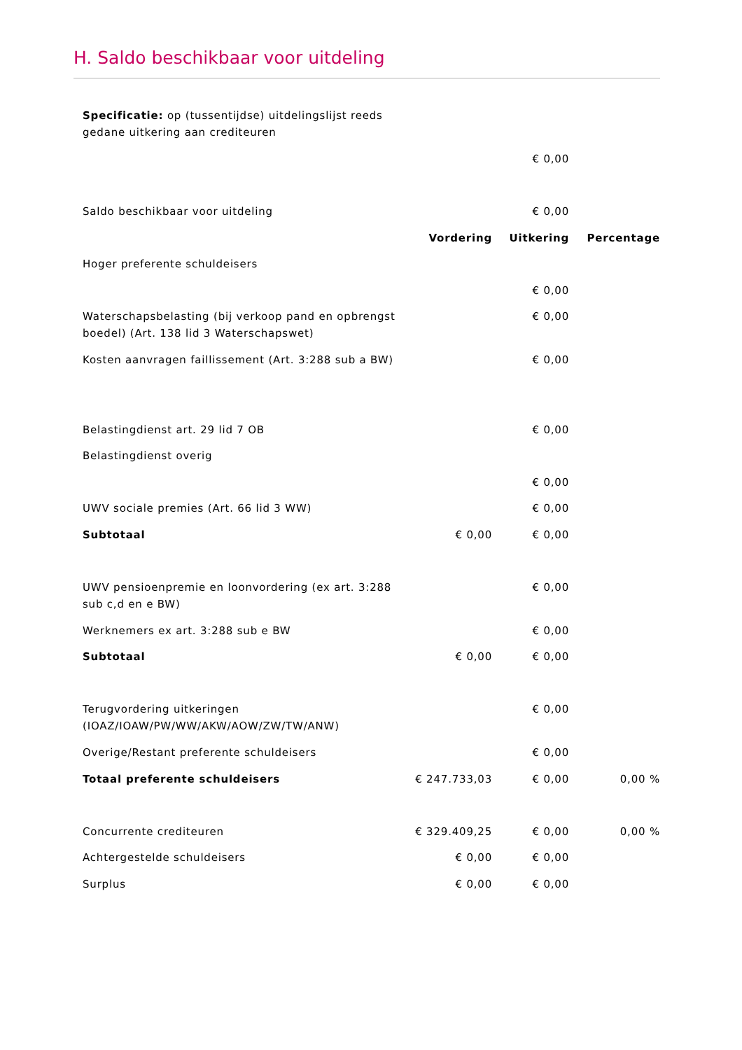H. Saldo beschikbaar voor uitdeling
| Specificatie: op (tussentijdse) uitdelingslijst reeds gedane uitkering aan crediteuren | | | |
| | | € 0,00 | |
| Saldo beschikbaar voor uitdeling | | € 0,00 | |
| | Vordering | Uitkering | Percentage |
| Hoger preferente schuldeisers | | | |
| | | € 0,00 | |
| Waterschapsbelasting (bij verkoop pand en opbrengst boedel) (Art. 138 lid 3 Waterschapswet) | | € 0,00 | |
| Kosten aanvragen faillissement (Art. 3:288 sub a BW) | | € 0,00 | |
| Belastingdienst art. 29 lid 7 OB | | € 0,00 | |
| Belastingdienst overig | | | |
| | | € 0,00 | |
| UWV sociale premies (Art. 66 lid 3 WW) | | € 0,00 | |
| Subtotaal | € 0,00 | € 0,00 | |
| UWV pensioenpremie en loonvordering (ex art. 3:288 sub c,d en e BW) | | € 0,00 | |
| Werknemers ex art. 3:288 sub e BW | | € 0,00 | |
| Subtotaal | € 0,00 | € 0,00 | |
| Terugvordering uitkeringen (IOAZ/IOAW/PW/WW/AKW/AOW/ZW/TW/ANW) | | € 0,00 | |
| Overige/Restant preferente schuldeisers | | € 0,00 | |
| Totaal preferente schuldeisers | € 247.733,03 | € 0,00 | 0,00 % |
| Concurrente crediteuren | € 329.409,25 | € 0,00 | 0,00 % |
| Achtergestelde schuldeisers | € 0,00 | € 0,00 | |
| Surplus | € 0,00 | € 0,00 | |